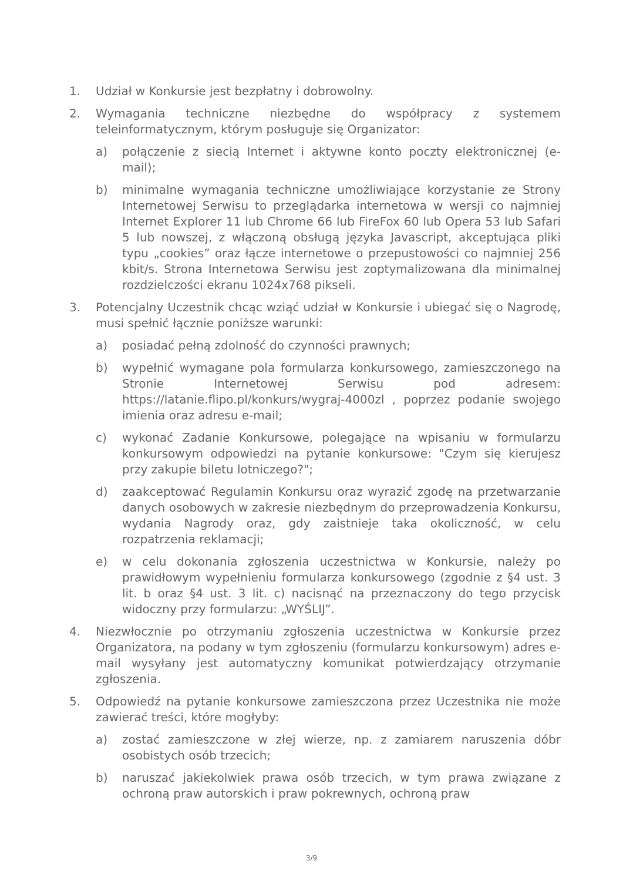1. Udział w Konkursie jest bezpłatny i dobrowolny.
2. Wymagania techniczne niezbędne do współpracy z systemem teleinformatycznym, którym posługuje się Organizator:
a) połączenie z siecią Internet i aktywne konto poczty elektronicznej (e-mail);
b) minimalne wymagania techniczne umożliwiające korzystanie ze Strony Internetowej Serwisu to przeglądarka internetowa w wersji co najmniej Internet Explorer 11 lub Chrome 66 lub FireFox 60 lub Opera 53 lub Safari 5 lub nowszej, z włączoną obsługą języka Javascript, akceptująca pliki typu „cookies” oraz łącze internetowe o przepustowości co najmniej 256 kbit/s. Strona Internetowa Serwisu jest zoptymalizowana dla minimalnej rozdzielczości ekranu 1024x768 pikseli.
3. Potencjalny Uczestnik chcąc wziąć udział w Konkursie i ubiegać się o Nagrodę, musi spełnić łącznie poniższe warunki:
a) posiadać pełną zdolność do czynności prawnych;
b) wypełnić wymagane pola formularza konkursowego, zamieszczonego na Stronie Internetowej Serwisu pod adresem: https://latanie.flipo.pl/konkurs/wygraj-4000zl , poprzez podanie swojego imienia oraz adresu e-mail;
c) wykonać Zadanie Konkursowe, polegające na wpisaniu w formularzu konkursowym odpowiedzi na pytanie konkursowe: "Czym się kierujesz przy zakupie biletu lotniczego?";
d) zaakceptować Regulamin Konkursu oraz wyrazić zgodę na przetwarzanie danych osobowych w zakresie niezbędnym do przeprowadzenia Konkursu, wydania Nagrody oraz, gdy zaistnieje taka okoliczność, w celu rozpatrzenia reklamacji;
e) w celu dokonania zgłoszenia uczestnictwa w Konkursie, należy po prawidłowym wypełnieniu formularza konkursowego (zgodnie z §4 ust. 3 lit. b oraz §4 ust. 3 lit. c) nacisnąć na przeznaczony do tego przycisk widoczny przy formularzu: „WYŚLIJ”.
4. Niezwłocznie po otrzymaniu zgłoszenia uczestnictwa w Konkursie przez Organizatora, na podany w tym zgłoszeniu (formularzu konkursowym) adres e-mail wysyłany jest automatyczny komunikat potwierdzający otrzymanie zgłoszenia.
5. Odpowiedź na pytanie konkursowe zamieszczona przez Uczestnika nie może zawierać treści, które mogłyby:
a) zostać zamieszczone w złej wierze, np. z zamiarem naruszenia dóbr osobistych osób trzecich;
b) naruszać jakiekolwiek prawa osób trzecich, w tym prawa związane z ochroną praw autorskich i praw pokrewnych, ochroną praw
3/9